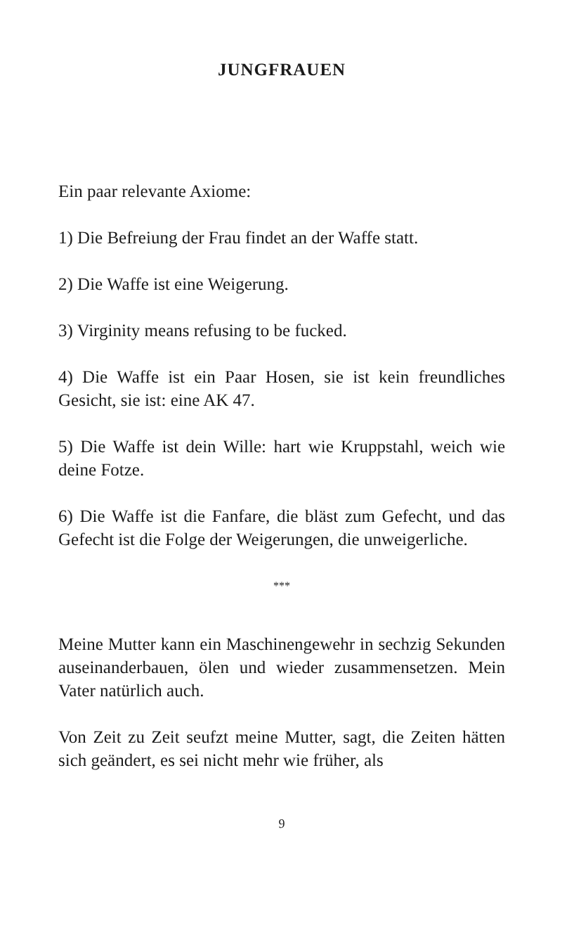JUNGFRAUEN
Ein paar relevante Axiome:
1) Die Befreiung der Frau findet an der Waffe statt.
2) Die Waffe ist eine Weigerung.
3) Virginity means refusing to be fucked.
4) Die Waffe ist ein Paar Hosen, sie ist kein freundliches Gesicht, sie ist: eine AK 47.
5) Die Waffe ist dein Wille: hart wie Kruppstahl, weich wie deine Fotze.
6) Die Waffe ist die Fanfare, die bläst zum Gefecht, und das Gefecht ist die Folge der Weigerungen, die unweigerliche.
***
Meine Mutter kann ein Maschinengewehr in sechzig Sekunden auseinanderbauen, ölen und wieder zusammensetzen. Mein Vater natürlich auch.
Von Zeit zu Zeit seufzt meine Mutter, sagt, die Zeiten hätten sich geändert, es sei nicht mehr wie früher, als
9